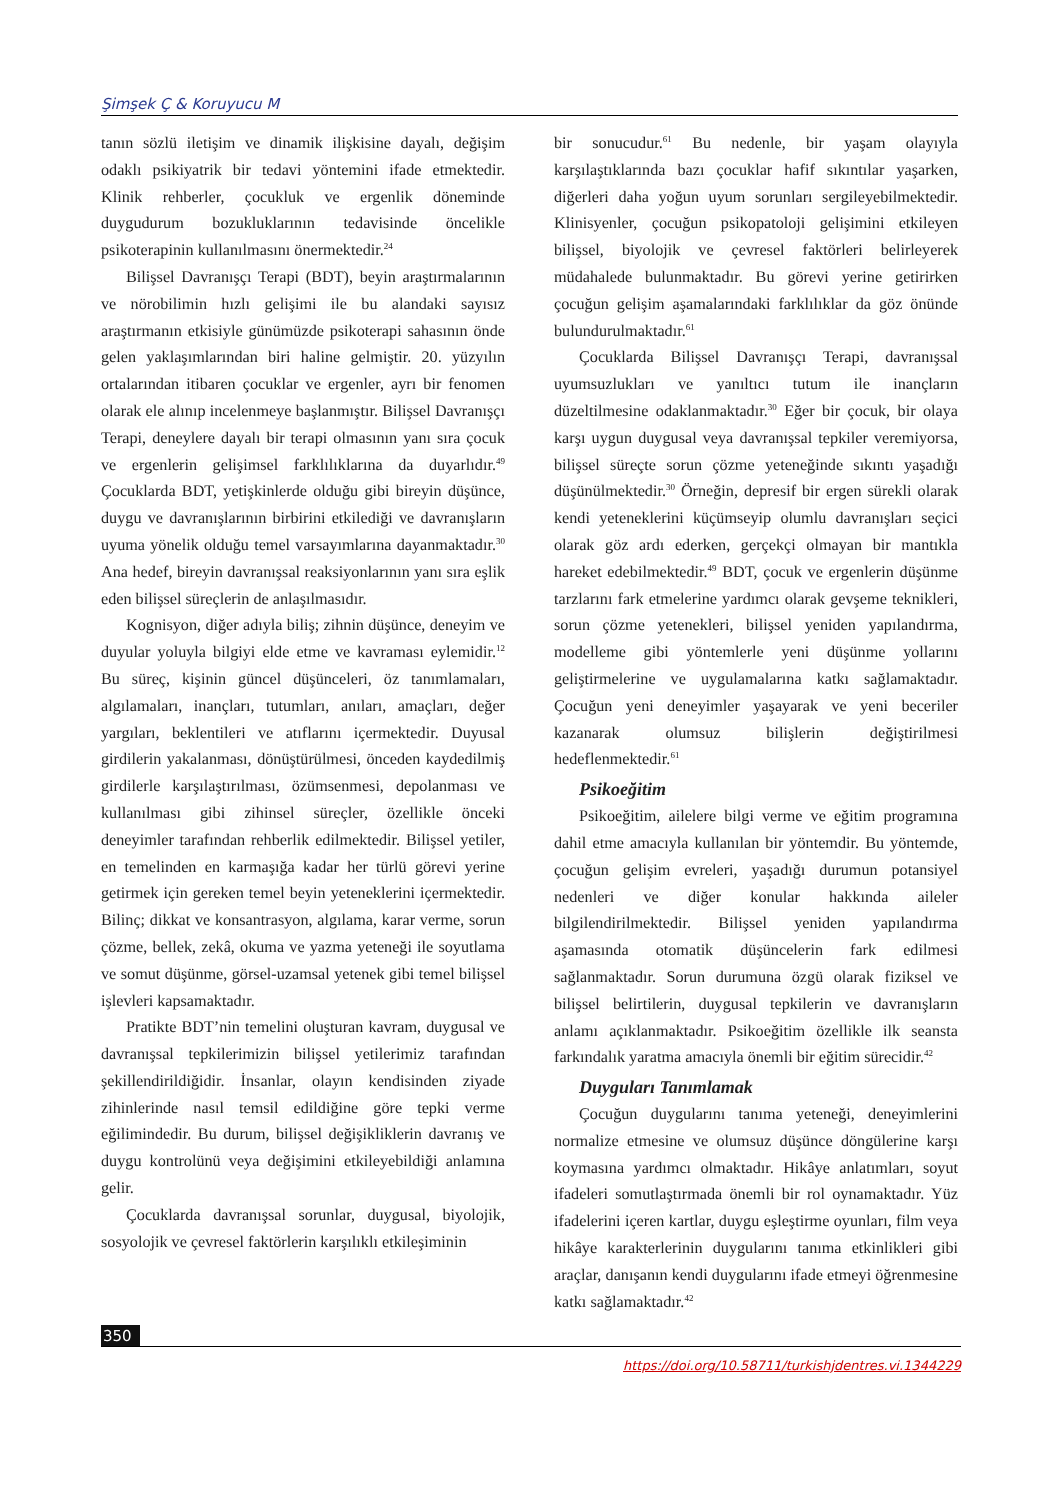Şimşek Ç & Koruyucu M
tanın sözlü iletişim ve dinamik ilişkisine dayalı, değişim odaklı psikiyatrik bir tedavi yöntemini ifade etmektedir. Klinik rehberler, çocukluk ve ergenlik döneminde duygudurum bozukluklarının tedavisinde öncelikle psikoterapinin kullanılmasını önermektedir.<sup>24</sup>
Bilişsel Davranışçı Terapi (BDT), beyin araştırmalarının ve nörobilimin hızlı gelişimi ile bu alandaki sayısız araştırmanın etkisiyle günümüzde psikoterapi sahasının önde gelen yaklaşımlarından biri haline gelmiştir. 20. yüzyılın ortalarından itibaren çocuklar ve ergenler, ayrı bir fenomen olarak ele alınıp incelenmeye başlanmıştır. Bilişsel Davranışçı Terapi, deneylere dayalı bir terapi olmasının yanı sıra çocuk ve ergenlerin gelişimsel farklılıklarına da duyarlıdır.<sup>49</sup> Çocuklarda BDT, yetişkinlerde olduğu gibi bireyin düşünce, duygu ve davranışlarının birbirini etkilediği ve davranışların uyuma yönelik olduğu temel varsayımlarına dayanmaktadır.<sup>30</sup> Ana hedef, bireyin davranışsal reaksiyonlarının yanı sıra eşlik eden bilişsel süreçlerin de anlaşılmasıdır.
Kognisyon, diğer adıyla biliş; zihnin düşünce, deneyim ve duyular yoluyla bilgiyi elde etme ve kavraması eylemidir.<sup>12</sup> Bu süreç, kişinin güncel düşünceleri, öz tanımlamaları, algılamaları, inançları, tutumları, anıları, amaçları, değer yargıları, beklentileri ve atıflarını içermektedir. Duyusal girdilerin yakalanması, dönüştürülmesi, önceden kaydedilmiş girdilerle karşılaştırılması, özümsenmesi, depolanması ve kullanılması gibi zihinsel süreçler, özellikle önceki deneyimler tarafından rehberlik edilmektedir. Bilişsel yetiler, en temelinden en karmaşığa kadar her türlü görevi yerine getirmek için gereken temel beyin yeteneklerini içermektedir. Bilinç; dikkat ve konsantrasyon, algılama, karar verme, sorun çözme, bellek, zekâ, okuma ve yazma yeteneği ile soyutlama ve somut düşünme, görsel-uzamsal yetenek gibi temel bilişsel işlevleri kapsamaktadır.
Pratikte BDT’nin temelini oluşturan kavram, duygusal ve davranışsal tepkilerimizin bilişsel yetilerimiz tarafından şekillendirildiğidir. İnsanlar, olayın kendisinden ziyade zihinlerinde nasıl temsil edildiğine göre tepki verme eğilimindedir. Bu durum, bilişsel değişikliklerin davranış ve duygu kontrolünü veya değişimini etkileyebildiği anlamına gelir.
Çocuklarda davranışsal sorunlar, duygusal, biyolojik, sosyolojik ve çevresel faktörlerin karşılıklı etkileşiminin
bir sonucudur.<sup>61</sup> Bu nedenle, bir yaşam olayıyla karşılaştıklarında bazı çocuklar hafif sıkıntılar yaşarken, diğerleri daha yoğun uyum sorunları sergileyebilmektedir. Klinisyenler, çocuğun psikopatoloji gelişimini etkileyen bilişsel, biyolojik ve çevresel faktörleri belirleyerek müdahalede bulunmaktadır. Bu görevi yerine getirirken çocuğun gelişim aşamalarındaki farklılıklar da göz önünde bulundurulmaktadır.<sup>61</sup>
Çocuklarda Bilişsel Davranışçı Terapi, davranışsal uyumsuzlukları ve yanıltıcı tutum ile inançların düzeltilmesine odaklanmaktadır.<sup>30</sup> Eğer bir çocuk, bir olaya karşı uygun duygusal veya davranışsal tepkiler veremiyorsa, bilişsel süreçte sorun çözme yeteneğinde sıkıntı yaşadığı düşünülmektedir.<sup>30</sup> Örneğin, depresif bir ergen sürekli olarak kendi yeteneklerini küçümseyip olumlu davranışları seçici olarak göz ardı ederken, gerçekçi olmayan bir mantıkla hareket edebilmektedir.<sup>49</sup> BDT, çocuk ve ergenlerin düşünme tarzlarını fark etmelerine yardımcı olarak gevşeme teknikleri, sorun çözme yetenekleri, bilişsel yeniden yapılandırma, modelleme gibi yöntemlerle yeni düşünme yollarını geliştirmelerine ve uygulamalarına katkı sağlamaktadır. Çocuğun yeni deneyimler yaşayarak ve yeni beceriler kazanarak olumsuz bilişlerin değiştirilmesi hedeflenmektedir.<sup>61</sup>
Psikoeğitim
Psikoeğitim, ailelere bilgi verme ve eğitim programına dahil etme amacıyla kullanılan bir yöntemdir. Bu yöntemde, çocuğun gelişim evreleri, yaşadığı durumun potansiyel nedenleri ve diğer konular hakkında aileler bilgilendirilmektedir. Bilişsel yeniden yapılandırma aşamasında otomatik düşüncelerin fark edilmesi sağlanmaktadır. Sorun durumuna özgü olarak fiziksel ve bilişsel belirtilerin, duygusal tepkilerin ve davranışların anlamı açıklanmaktadır. Psikoeğitim özellikle ilk seansta farkındalık yaratma amacıyla önemli bir eğitim sürecidir.<sup>42</sup>
Duyguları Tanımlamak
Çocuğun duygularını tanıma yeteneği, deneyimlerini normalize etmesine ve olumsuz düşünce döngülerine karşı koymasına yardımcı olmaktadır. Hikâye anlatımları, soyut ifadeleri somutlaştırmada önemli bir rol oynamaktadır. Yüz ifadelerini içeren kartlar, duygu eşleştirme oyunları, film veya hikâye karakterlerinin duygularını tanıma etkinlikleri gibi araçlar, danışanın kendi duygularını ifade etmeyi öğrenmesine katkı sağlamaktadır.<sup>42</sup>
350
https://doi.org/10.58711/turkishjdentres.vi.1344229